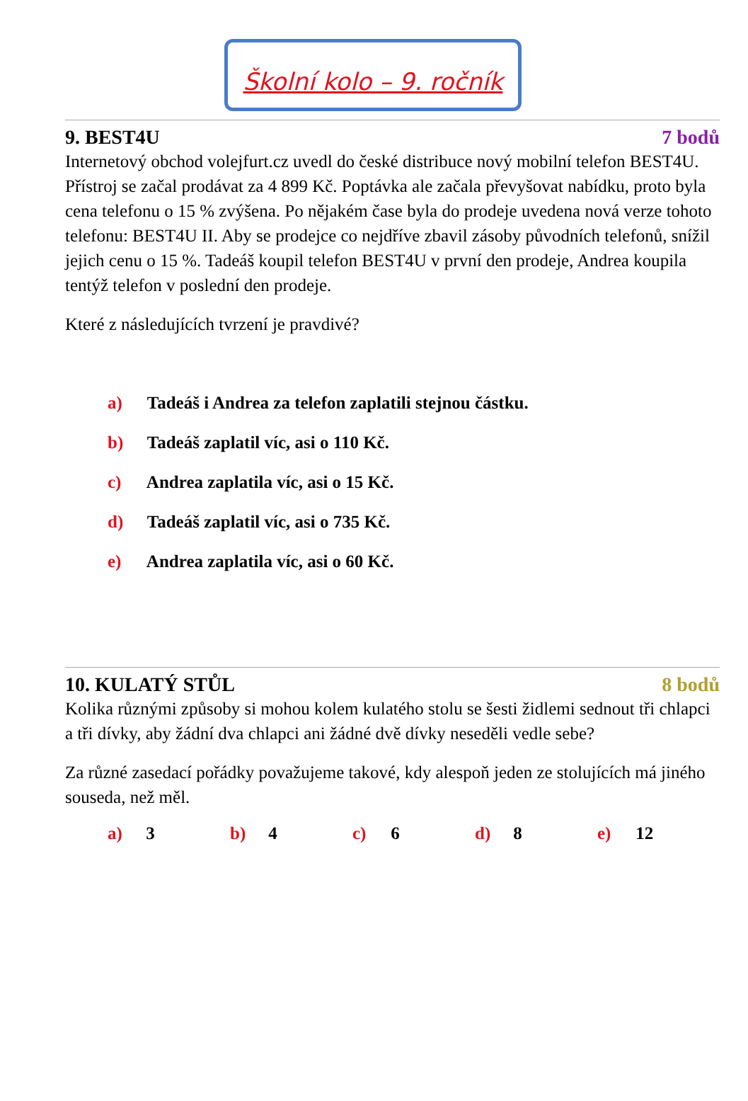Školní kolo – 9. ročník
9. BEST4U 7 bodů
Internetový obchod volejfurt.cz uvedl do české distribuce nový mobilní telefon BEST4U. Přístroj se začal prodávat za 4 899 Kč. Poptávka ale začala převyšovat nabídku, proto byla cena telefonu o 15 % zvýšena. Po nějakém čase byla do prodeje uvedena nová verze tohoto telefonu: BEST4U II. Aby se prodejce co nejdříve zbavil zásoby původních telefonů, snížil jejich cenu o 15 %. Tadeáš koupil telefon BEST4U v první den prodeje, Andrea koupila tentýž telefon v poslední den prodeje.
Které z následujících tvrzení je pravdivé?
a) Tadeáš i Andrea za telefon zaplatili stejnou částku.
b) Tadeáš zaplatil víc, asi o 110 Kč.
c) Andrea zaplatila víc, asi o 15 Kč.
d) Tadeáš zaplatil víc, asi o 735 Kč.
e) Andrea zaplatila víc, asi o 60 Kč.
10. KULATÝ STŮL 8 bodů
Kolika různými způsoby si mohou kolem kulatého stolu se šesti židlemi sednout tři chlapci a tři dívky, aby žádní dva chlapci ani žádné dvě dívky neseděli vedle sebe?
Za různé zasedací pořádky považujeme takové, kdy alespoň jeden ze stolujících má jiného souseda, než měl.
a) 3 b) 4 c) 6 d) 8 e) 12